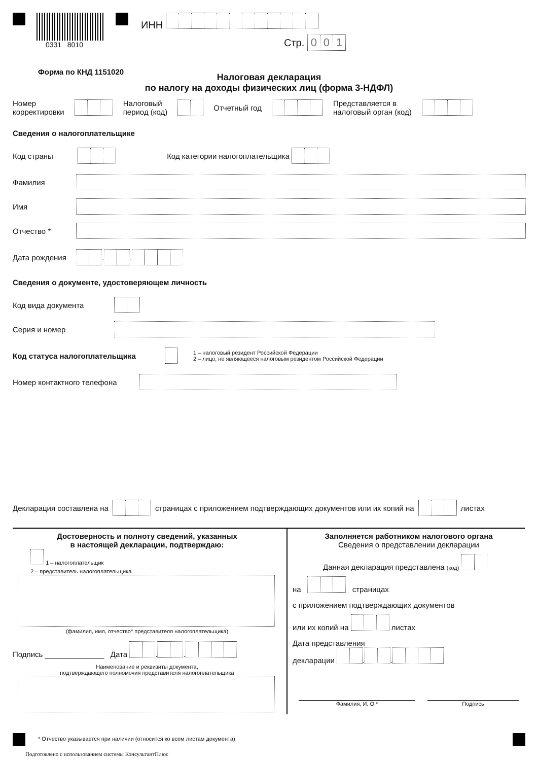0331 8010
ИНН
Стр. 001
Форма по КНД 1151020
Налоговая декларация
по налогу на доходы физических лиц (форма 3-НДФЛ)
Номер
корректировки Налоговый
период (код) Отчетный год Представляется в
налоговый орган (код)
Сведения о налогоплательщике
Код страны Код категории налогоплательщика
Фамилия
Имя
Отчество *
Дата рождения . .
Сведения о документе, удостоверяющем личность
Код вида документа
Серия и номер
Код статуса налогоплательщика 1 – налоговый резидент Российской Федерации
2 – лицо, не являющееся налоговым резидентом Российской Федерации
Номер контактного телефона
Декларация составлена на страницах с приложением подтверждающих документов или их копий на листах
Достоверность и полноту сведений, указанных
в настоящей декларации, подтверждаю:
1 – налогоплательщик
2 – представитель налогоплательщика
(фамилия, имя, отчество* представителя налогоплательщика)
Подпись ______________ Дата . .
Наименование и реквизиты документа,
подтверждающего полномочия представителя налогоплательщика
Заполняется работником налогового органа
Сведения о представлении декларации
Данная декларация представлена (код)
на страницах
с приложением подтверждающих документов
или их копий на листах
Дата представления
декларации . .
Фамилия, И. О.* Подпись
* Отчество указывается при наличии (относится ко всем листам документа)
Подготовлено с использованием системы КонсультантПлюс